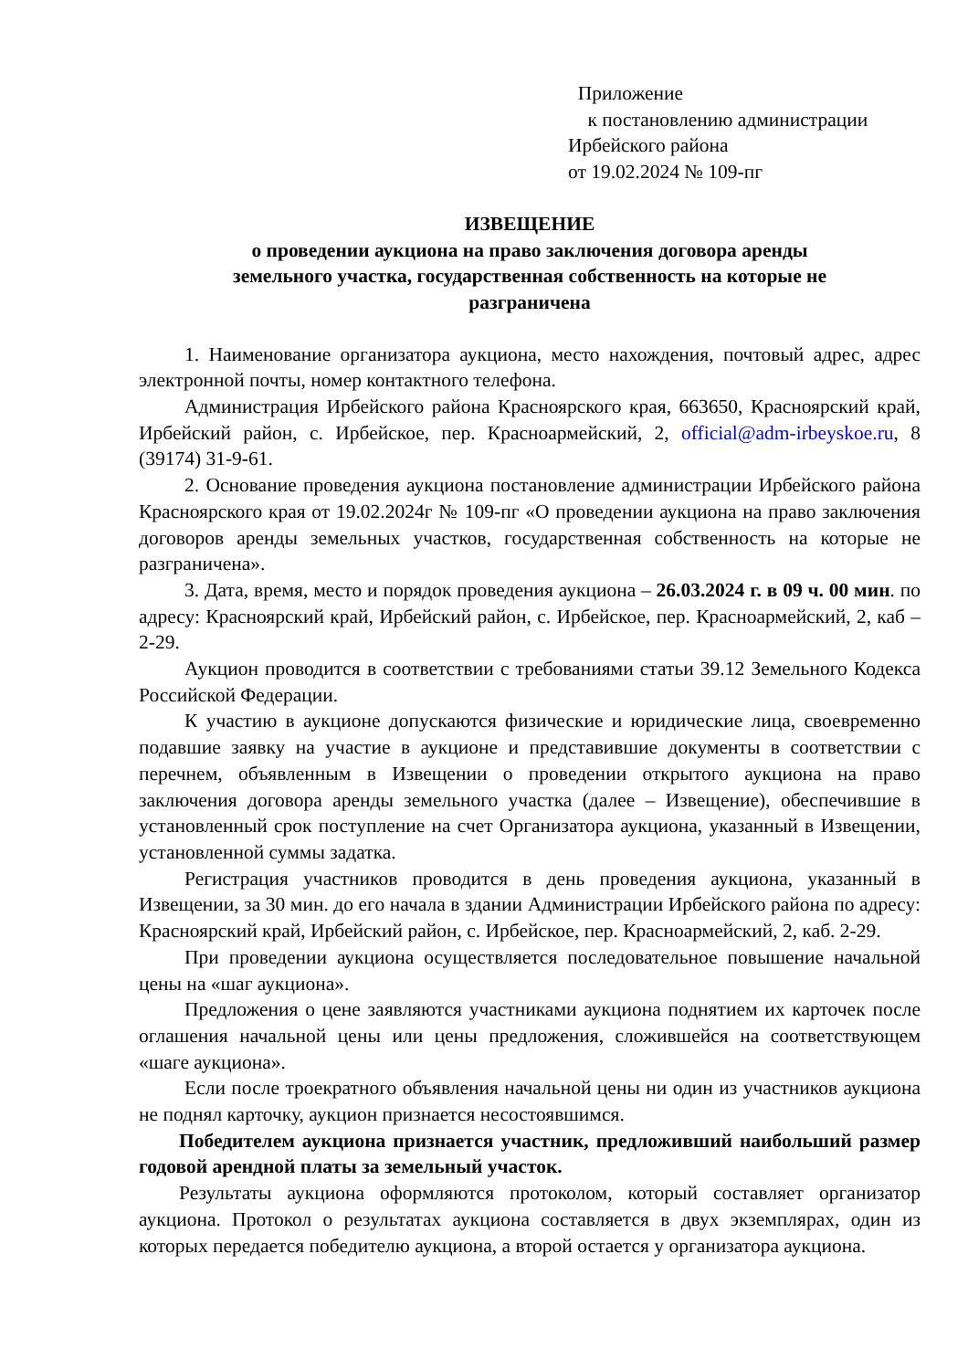Приложение
к постановлению администрации
Ирбейского района
от 19.02.2024 № 109-пг
ИЗВЕЩЕНИЕ
о проведении аукциона на право заключения договора аренды
земельного участка, государственная собственность на которые не
разграничена
1. Наименование организатора аукциона, место нахождения, почтовый адрес, адрес электронной почты, номер контактного телефона.
Администрация Ирбейского района Красноярского края, 663650, Красноярский край, Ирбейский район, с. Ирбейское, пер. Красноармейский, 2, official@adm-irbeyskoe.ru, 8 (39174) 31-9-61.
2. Основание проведения аукциона постановление администрации Ирбейского района Красноярского края от 19.02.2024г № 109-пг «О проведении аукциона на право заключения договоров аренды земельных участков, государственная собственность на которые не разграничена».
3. Дата, время, место и порядок проведения аукциона – 26.03.2024 г. в 09 ч. 00 мин. по адресу: Красноярский край, Ирбейский район, с. Ирбейское, пер. Красноармейский, 2, каб – 2-29.
Аукцион проводится в соответствии с требованиями статьи 39.12 Земельного Кодекса Российской Федерации.
К участию в аукционе допускаются физические и юридические лица, своевременно подавшие заявку на участие в аукционе и представившие документы в соответствии с перечнем, объявленным в Извещении о проведении открытого аукциона на право заключения договора аренды земельного участка (далее – Извещение), обеспечившие в установленный срок поступление на счет Организатора аукциона, указанный в Извещении, установленной суммы задатка.
Регистрация участников проводится в день проведения аукциона, указанный в Извещении, за 30 мин. до его начала в здании Администрации Ирбейского района по адресу: Красноярский край, Ирбейский район, с. Ирбейское, пер. Красноармейский, 2, каб. 2-29.
При проведении аукциона осуществляется последовательное повышение начальной цены на «шаг аукциона».
Предложения о цене заявляются участниками аукциона поднятием их карточек после оглашения начальной цены или цены предложения, сложившейся на соответствующем «шаге аукциона».
Если после троекратного объявления начальной цены ни один из участников аукциона не поднял карточку, аукцион признается несостоявшимся.
Победителем аукциона признается участник, предложивший наибольший размер годовой арендной платы за земельный участок.
Результаты аукциона оформляются протоколом, который составляет организатор аукциона. Протокол о результатах аукциона составляется в двух экземплярах, один из которых передается победителю аукциона, а второй остается у организатора аукциона.